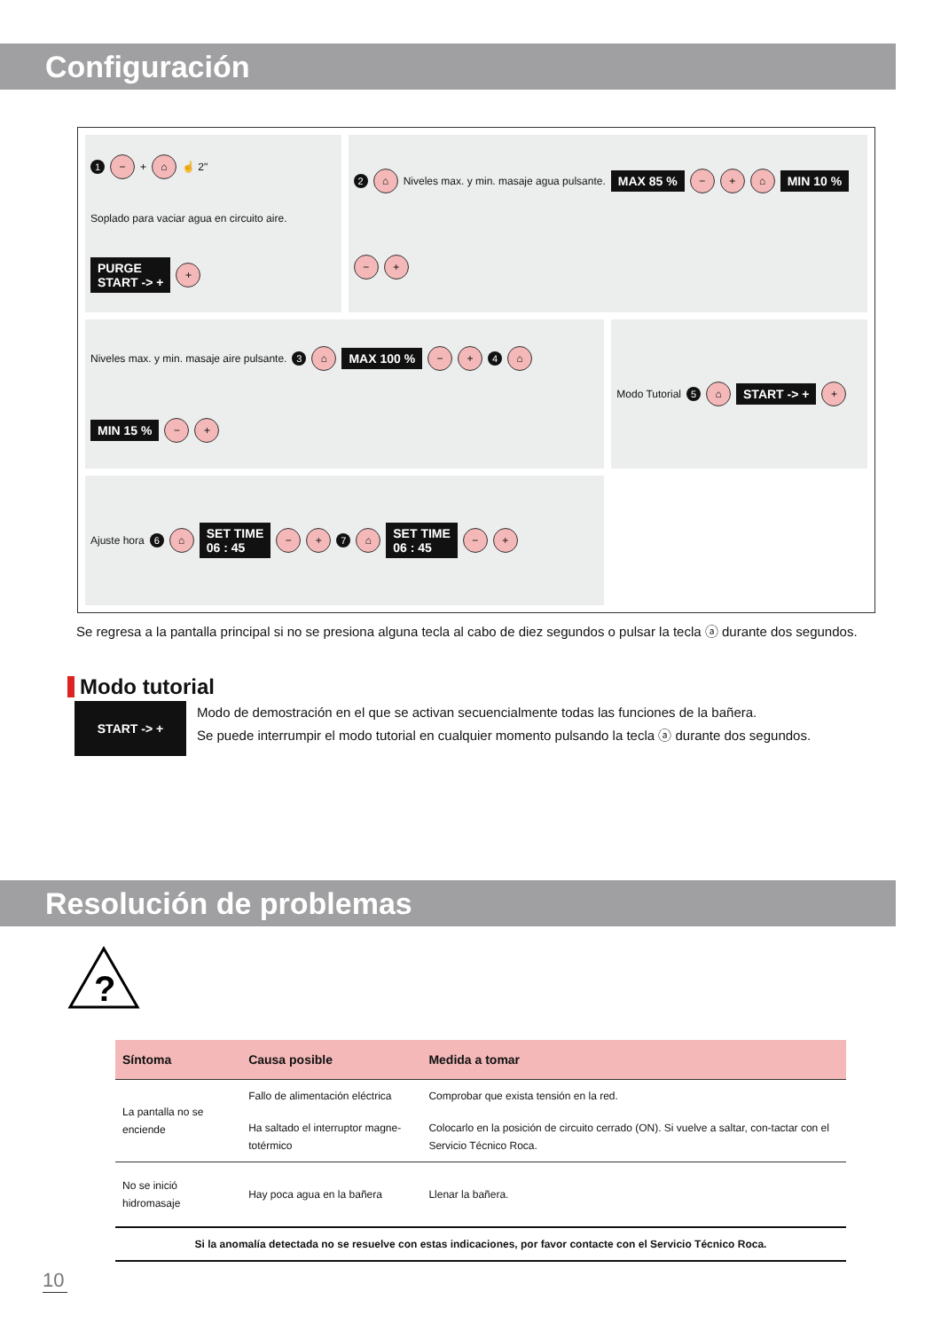Configuración
1 − + ⌂ ☝ 2" Soplado para vaciar agua en circuito aire. PURGE
START -> + +
2 ⌂ Niveles max. y min. masaje agua pulsante. MAX 85 % − + ⌂ MIN 10 % − +
Niveles max. y min. masaje aire pulsante. 3 ⌂ MAX 100 % − + 4 ⌂ MIN 15 % − +
Modo Tutorial 5 ⌂ START -> + +
Ajuste hora 6 ⌂ SET TIME
06 : 45 − + 7 ⌂ SET TIME
06 : 45 − +
Se regresa a la pantalla principal si no se presiona alguna tecla al cabo de diez segundos o pulsar la tecla ⓐ durante dos segundos.
Modo tutorial
START -> +
Modo de demostración en el que se activan secuencialmente todas las funciones de la bañera.
Se puede interrumpir el modo tutorial en cualquier momento pulsando la tecla ⓐ durante dos segundos.
Resolución de problemas
?
| Síntoma | Causa posible | Medida a tomar |
| --- | --- | --- |
| La pantalla no se enciende | Fallo de alimentación eléctrica | Comprobar que exista tensión en la red. |
| | Ha saltado el interruptor magne-totérmico | Colocarlo en la posición de circuito cerrado (ON). Si vuelve a saltar, con-tactar con el Servicio Técnico Roca. |
| No se inició hidromasaje | Hay poca agua en la bañera | Llenar la bañera. |
| Si la anomalía detectada no se resuelve con estas indicaciones, por favor contacte con el Servicio Técnico Roca. | | |
10